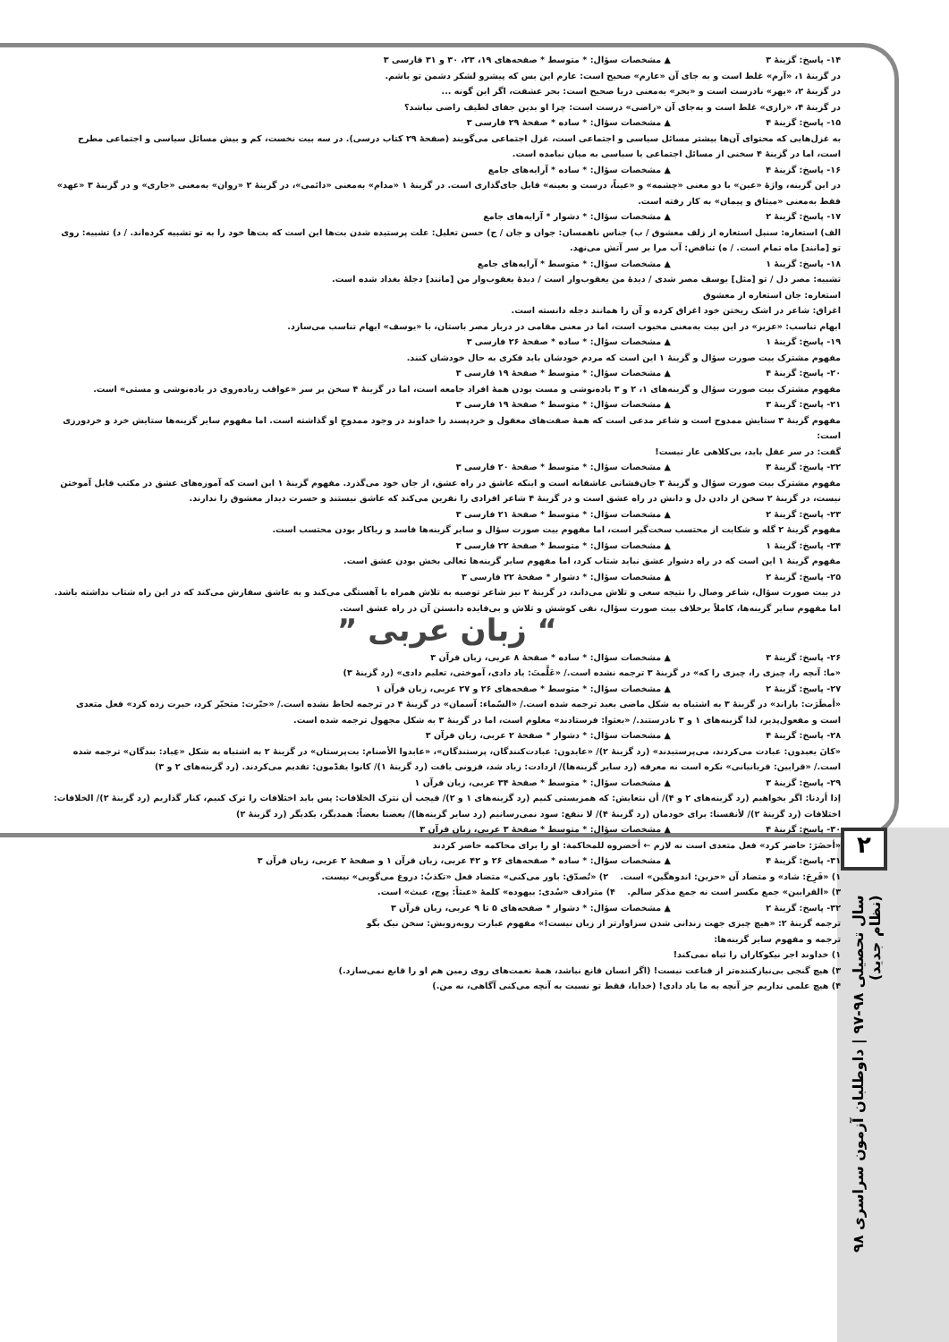۲
سال تحصیلی ۹۸-۹۷ | داوطلبان آزمون سراسری ۹۸ (نظام جدید)
۱۴- پاسخ: گزینهٔ ۳ ▲ مشخصات سؤال: * متوسط * صفحه‌های ۱۹، ۲۳، ۳۰ و ۳۱ فارسی ۳
در گزینهٔ ۱، «آرم» غلط است و به جای آن «عارم» صحیح است: عارم این بس که پیشرو لشکر دشمن تو باشم.
در گزینهٔ ۲، «بهر» نادرست است و «بحر» به‌معنی دریا صحیح است: بحر عشقت، اگر این گونه ...
در گزینهٔ ۴، «رازی» غلط است و به‌جای آن «راضی» درست است: چرا او بدین جفای لطیف راضی نباشد؟
۱۵- پاسخ: گزینهٔ ۴ ▲ مشخصات سؤال: * ساده * صفحهٔ ۲۹ فارسی ۳
به غزل‌هایی که محتوای آن‌ها بیشتر مسائل سیاسی و اجتماعی است، غزل اجتماعی می‌گویند (صفحهٔ ۲۹ کتاب درسی). در سه بیت نخست، کم و بیش مسائل سیاسی و اجتماعی مطرح است، اما در گزینهٔ ۴ سخنی از مسائل اجتماعی یا سیاسی به میان نیامده است.
۱۶- پاسخ: گزینهٔ ۴ ▲ مشخصات سؤال: * ساده * آرایه‌های جامع
در این گزینه، واژهٔ «عین» با دو معنی «چشمه» و «عیناً، درست و بعینه» قابل جای‌گذاری است. در گزینهٔ ۱ «مدام» به‌معنی «دائمی»، در گزینهٔ ۲ «روان» به‌معنی «جاری» و در گزینهٔ ۳ «عهد» فقط به‌معنی «میثاق و پیمان» به کار رفته است.
۱۷- پاسخ: گزینهٔ ۲ ▲ مشخصات سؤال: * دشوار * آرایه‌های جامع
الف) استعاره: سنبل استعاره از زلف معشوق / ب) جناس ناهمسان: جوان و جان / ج) حسن تعلیل: علت پرستیده شدن بت‌ها این است که بت‌ها خود را به تو تشبیه کرده‌اند. / د) تشبیه: روی تو [مانند] ماه تمام است. / ه) تناقض: آب مرا بر سر آتش می‌نهد.
۱۸- پاسخ: گزینهٔ ۱ ▲ مشخصات سؤال: * متوسط * آرایه‌های جامع
تشبیه: مصر دل / تو [مثل] یوسف مصر شدی / دیدهٔ من یعقوب‌وار است / دیدهٔ یعقوب‌وار من [مانند] دجلهٔ بغداد شده است.
استعاره: جان استعاره از معشوق
اغراق: شاعر در اشک ریختن خود اغراق کرده و آن را همانند دجله دانسته است.
ایهام تناسب: «عزیز» در این بیت به‌معنی محبوب است، اما در معنی مقامی در دربار مصر باستان، با «یوسف» ایهام تناسب می‌سازد.
۱۹- پاسخ: گزینهٔ ۱ ▲ مشخصات سؤال: * ساده * صفحهٔ ۲۶ فارسی ۳
مفهوم مشترک بیت صورت سؤال و گزینهٔ ۱ این است که مردم خودشان باید فکری به حال خودشان کنند.
۲۰- پاسخ: گزینهٔ ۴ ▲ مشخصات سؤال: * متوسط * صفحهٔ ۱۹ فارسی ۳
مفهوم مشترک بیت صورت سؤال و گزینه‌های ۱، ۲ و ۳ باده‌نوشی و مست بودن همهٔ افراد جامعه است، اما در گزینهٔ ۴ سخن بر سر «عواقب زیاده‌روی در باده‌نوشی و مستی» است.
۲۱- پاسخ: گزینهٔ ۳ ▲ مشخصات سؤال: * متوسط * صفحهٔ ۱۹ فارسی ۳
مفهوم گزینهٔ ۳ ستایش ممدوح است و شاعر مدعی است که همهٔ صفت‌های معقول و خردپسند را خداوند در وجود ممدوحِ او گذاشته است. اما مفهوم سایر گزینه‌ها ستایش خرد و خردورزی است:
گفت: در سر عقل باید، بی‌کلاهی عار نیست!
۲۲- پاسخ: گزینهٔ ۳ ▲ مشخصات سؤال: * متوسط * صفحهٔ ۲۰ فارسی ۳
مفهوم مشترک بیت صورت سؤال و گزینهٔ ۳ جان‌فشانی عاشقانه است و اینکه عاشق در راه عشق، از جان خود می‌گذرد. مفهوم گزینهٔ ۱ این است که آموزه‌های عشق در مکتب قابل آموختن نیست، در گزینهٔ ۲ سخن از دادن دل و دانش در راه عشق است و در گزینهٔ ۴ شاعر افرادی را نفرین می‌کند که عاشق نیستند و حسرت دیدار معشوق را ندارند.
۲۳- پاسخ: گزینهٔ ۲ ▲ مشخصات سؤال: * متوسط * صفحهٔ ۲۱ فارسی ۳
مفهوم گزینهٔ ۲ گله و شکایت از محتسب سخت‌گیر است، اما مفهوم بیت صورت سؤال و سایر گزینه‌ها فاسد و ریاکار بودن محتسب است.
۲۴- پاسخ: گزینهٔ ۱ ▲ مشخصات سؤال: * متوسط * صفحهٔ ۲۲ فارسی ۳
مفهوم گزینهٔ ۱ این است که در راه دشوار عشق نباید شتاب کرد، اما مفهوم سایر گزینه‌ها تعالی بخش بودن عشق است.
۲۵- پاسخ: گزینهٔ ۲ ▲ مشخصات سؤال: * دشوار * صفحهٔ ۲۲ فارسی ۳
در بیت صورت سؤال، شاعر وصال را نتیجه سعی و تلاش می‌داند، در گزینهٔ ۲ نیز شاعر توصیه به تلاش همراه با آهستگی می‌کند و به عاشق سفارش می‌کند که در این راه شتاب نداشته باشد. اما مفهوم سایر گزینه‌ها، کاملاً برخلاف بیت صورت سؤال، نفی کوشش و تلاش و بی‌فایده دانستن آن در راه عشق است.
“ زبان عربی ”
۲۶- پاسخ: گزینهٔ ۳ ▲ مشخصات سؤال: * ساده * صفحهٔ ۸ عربی، زبان قرآن ۳
«ما: آنچه را، چیزی را، چیزی را که» در گزینهٔ ۳ ترجمه نشده است./ «عَلَّمتَ: یاد دادی، آموختی، تعلیم دادی» (رد گزینهٔ ۳)
۲۷- پاسخ: گزینهٔ ۲ ▲ مشخصات سؤال: * متوسط * صفحه‌های ۲۶ و ۲۷ عربی، زبان قرآن ۱
«أمطَرَت: باراند» در گزینهٔ ۳ به اشتباه به شکل ماضی بعید ترجمه شده است./ «السّماء: آسمان» در گزینهٔ ۴ در ترجمه لحاظ نشده است./ «حیّرت: متحیّر کرد، حیرت زده کرد» فعل متعدی است و مفعول‌پذیر، لذا گزینه‌های ۱ و ۳ نادرستند./ «بعثوا: فرستادند» معلوم است، اما در گزینهٔ ۳ به شکل مجهول ترجمه شده است.
۲۸- پاسخ: گزینهٔ ۴ ▲ مشخصات سؤال: * دشوار * صفحهٔ ۲ عربی، زبان قرآن ۳
«کانَ یعبدون: عبادت می‌کردند، می‌پرستیدند» (رد گزینهٔ ۲)/ «عابدون: عبادت‌کنندگان، پرستندگان»، «عابدوا الأصنام: بت‌پرستان» در گزینهٔ ۲ به اشتباه به شکل «عِباد: بندگان» ترجمه شده است./ «قرابین: قربانیانی» نکره است نه معرفه (رد سایر گزینه‌ها)/ ازدادت: زیاد شد، فزونی یافت (رد گزینهٔ ۱)/ کانوا یقدّمون: تقدیم می‌کردند. (رد گزینه‌های ۲ و ۳)
۲۹- پاسخ: گزینهٔ ۳ ▲ مشخصات سؤال: * متوسط * صفحهٔ ۳۴ عربی، زبان قرآن ۱
إذا أردنا: اگر بخواهیم (رد گزینه‌های ۲ و ۴)/ أن نتعایش: که همزیستی کنیم (رد گزینه‌های ۱ و ۲)/ فیجب أن نترک الخلافات: پس باید اختلافات را ترک کنیم، کنار گذاریم (رد گزینهٔ ۲)/ الخلافات: اختلافات (رد گزینهٔ ۲)/ لأنفسنا: برای خودمان (رد گزینهٔ ۴)/ لا ننفع: سود نمی‌رسانیم (رد سایر گزینه‌ها)/ بعضنا بعضاً: همدیگر، یکدیگر (رد گزینهٔ ۲)
۳۰- پاسخ: گزینهٔ ۴ ▲ مشخصات سؤال: * متوسط * صفحهٔ ۳ عربی، زبان قرآن ۳
«أحضَرَ: حاضر کرد» فعل متعدی است نه لازم ← أحضروه للمحاکمة: او را برای محاکمه حاضر کردند
۳۱- پاسخ: گزینهٔ ۴ ▲ مشخصات سؤال: * ساده * صفحه‌های ۲۶ و ۴۲ عربی، زبان قرآن ۱ و صفحهٔ ۲ عربی، زبان قرآن ۳
۱) «فَرِحَ: شاد» و متضاد آن «حزین: اندوهگین» است. ۲) «تُصدّق: باور می‌کنی» متضاد فعل «تکذبُ: دروغ می‌گویی» نیست.
۳) «القرابین» جمع مکسر است نه جمع مذکر سالم. ۴) مترادف «سُدی: بیهوده» کلمهٔ «عبثاً: پوچ، عبث» است.
۳۲- پاسخ: گزینهٔ ۲ ▲ مشخصات سؤال: * دشوار * صفحه‌های ۵ تا ۹ عربی، زبان قرآن ۳
ترجمه گزینهٔ ۲: «هیچ چیزی جهت زندانی شدن سزاوارتر از زبان نیست!» مفهوم عبارت روبه‌رویش: سخن نیک بگو
ترجمه و مفهوم سایر گزینه‌ها:
۱) خداوند اجر نیکوکاران را تباه نمی‌کند!
۳) هیچ گنجی بی‌نیازکننده‌تر از قناعت نیست! (اگر انسان قانع نباشد، همهٔ نعمت‌های روی زمین هم او را قانع نمی‌سازد.)
۴) هیچ علمی نداریم جز آنچه به ما یاد دادی! (خدایا، فقط تو نسبت به آنچه می‌کنی آگاهی، نه من.)